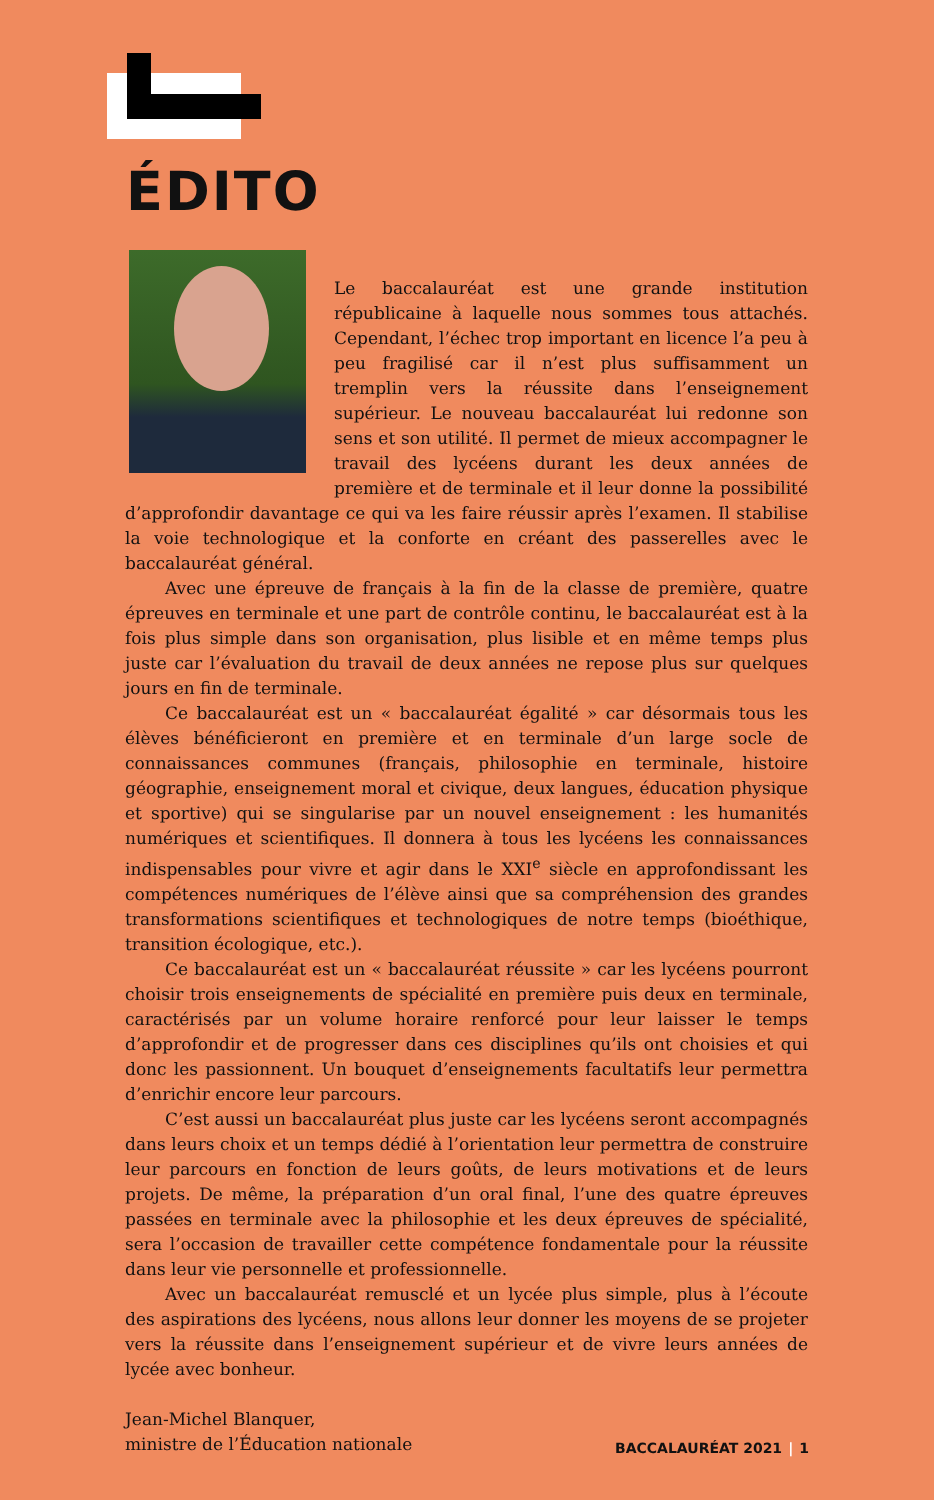ÉDITO
Le baccalauréat est une grande institution républicaine à laquelle nous sommes tous attachés. Cependant, l’échec trop important en licence l’a peu à peu fragilisé car il n’est plus suffisamment un tremplin vers la réussite dans l’enseignement supérieur. Le nouveau baccalauréat lui redonne son sens et son utilité. Il permet de mieux accompagner le travail des lycéens durant les deux années de première et de terminale et il leur donne la possibilité d’approfondir davantage ce qui va les faire réussir après l’examen. Il stabilise la voie technologique et la conforte en créant des passerelles avec le baccalauréat général.
Avec une épreuve de français à la fin de la classe de première, quatre épreuves en terminale et une part de contrôle continu, le baccalauréat est à la fois plus simple dans son organisation, plus lisible et en même temps plus juste car l’évaluation du travail de deux années ne repose plus sur quelques jours en fin de terminale.
Ce baccalauréat est un « baccalauréat égalité » car désormais tous les élèves bénéficieront en première et en terminale d’un large socle de connaissances communes (français, philosophie en terminale, histoire géographie, enseignement moral et civique, deux langues, éducation physique et sportive) qui se singularise par un nouvel enseignement : les humanités numériques et scientifiques. Il donnera à tous les lycéens les connaissances indispensables pour vivre et agir dans le XXI<sup>e</sup> siècle en approfondissant les compétences numériques de l’élève ainsi que sa compréhension des grandes transformations scientifiques et technologiques de notre temps (bioéthique, transition écologique, etc.).
Ce baccalauréat est un « baccalauréat réussite » car les lycéens pourront choisir trois enseignements de spécialité en première puis deux en terminale, caractérisés par un volume horaire renforcé pour leur laisser le temps d’approfondir et de progresser dans ces disciplines qu’ils ont choisies et qui donc les passionnent. Un bouquet d’enseignements facultatifs leur permettra d’enrichir encore leur parcours.
C’est aussi un baccalauréat plus juste car les lycéens seront accompagnés dans leurs choix et un temps dédié à l’orientation leur permettra de construire leur parcours en fonction de leurs goûts, de leurs motivations et de leurs projets. De même, la préparation d’un oral final, l’une des quatre épreuves passées en terminale avec la philosophie et les deux épreuves de spécialité, sera l’occasion de travailler cette compétence fondamentale pour la réussite dans leur vie personnelle et professionnelle.
Avec un baccalauréat remusclé et un lycée plus simple, plus à l’écoute des aspirations des lycéens, nous allons leur donner les moyens de se projeter vers la réussite dans l’enseignement supérieur et de vivre leurs années de lycée avec bonheur.
Jean-Michel Blanquer,
ministre de l’Éducation nationale
BACCALAURÉAT 2021 | 1